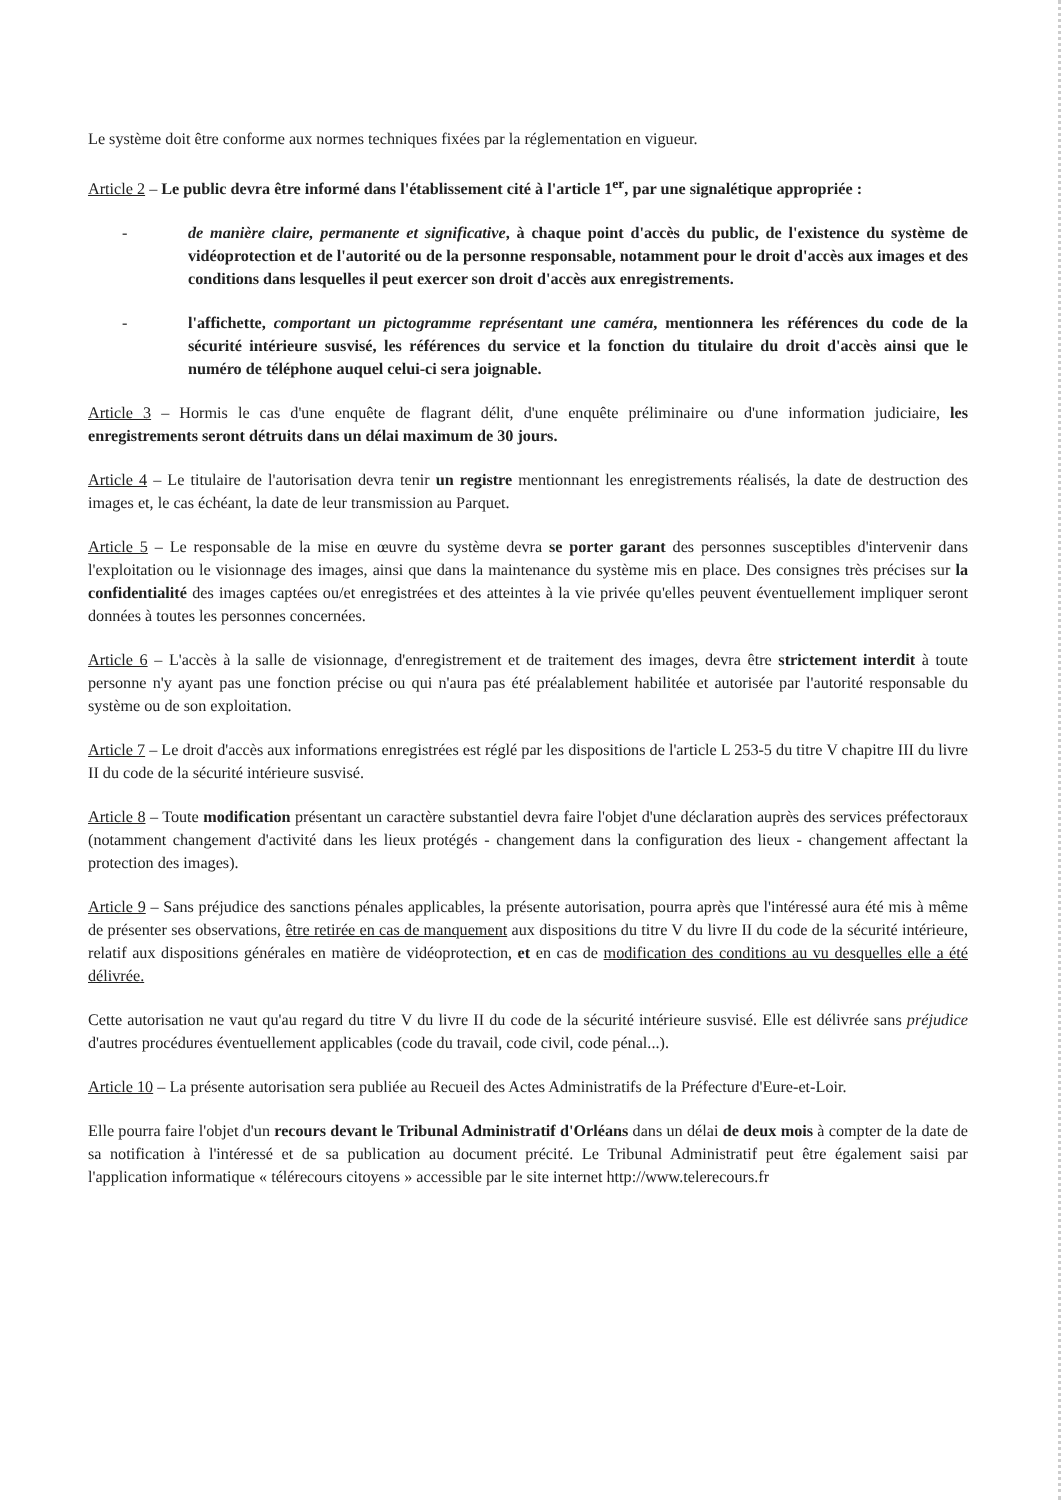Le système doit être conforme aux normes techniques fixées par la réglementation en vigueur.
Article 2 – Le public devra être informé dans l'établissement cité à l'article 1<sup>er</sup>, par une signalétique appropriée :
- de manière claire, permanente et significative, à chaque point d'accès du public, de l'existence du système de vidéoprotection et de l'autorité ou de la personne responsable, notamment pour le droit d'accès aux images et des conditions dans lesquelles il peut exercer son droit d'accès aux enregistrements.
- l'affichette, comportant un pictogramme représentant une caméra, mentionnera les références du code de la sécurité intérieure susvisé, les références du service et la fonction du titulaire du droit d'accès ainsi que le numéro de téléphone auquel celui-ci sera joignable.
Article 3 – Hormis le cas d'une enquête de flagrant délit, d'une enquête préliminaire ou d'une information judiciaire, les enregistrements seront détruits dans un délai maximum de 30 jours.
Article 4 – Le titulaire de l'autorisation devra tenir un registre mentionnant les enregistrements réalisés, la date de destruction des images et, le cas échéant, la date de leur transmission au Parquet.
Article 5 – Le responsable de la mise en œuvre du système devra se porter garant des personnes susceptibles d'intervenir dans l'exploitation ou le visionnage des images, ainsi que dans la maintenance du système mis en place. Des consignes très précises sur la confidentialité des images captées ou/et enregistrées et des atteintes à la vie privée qu'elles peuvent éventuellement impliquer seront données à toutes les personnes concernées.
Article 6 – L'accès à la salle de visionnage, d'enregistrement et de traitement des images, devra être strictement interdit à toute personne n'y ayant pas une fonction précise ou qui n'aura pas été préalablement habilitée et autorisée par l'autorité responsable du système ou de son exploitation.
Article 7 – Le droit d'accès aux informations enregistrées est réglé par les dispositions de l'article L 253-5 du titre V chapitre III du livre II du code de la sécurité intérieure susvisé.
Article 8 – Toute modification présentant un caractère substantiel devra faire l'objet d'une déclaration auprès des services préfectoraux (notamment changement d'activité dans les lieux protégés - changement dans la configuration des lieux - changement affectant la protection des images).
Article 9 – Sans préjudice des sanctions pénales applicables, la présente autorisation, pourra après que l'intéressé aura été mis à même de présenter ses observations, être retirée en cas de manquement aux dispositions du titre V du livre II du code de la sécurité intérieure, relatif aux dispositions générales en matière de vidéoprotection, et en cas de modification des conditions au vu desquelles elle a été délivrée.
Cette autorisation ne vaut qu'au regard du titre V du livre II du code de la sécurité intérieure susvisé. Elle est délivrée sans préjudice d'autres procédures éventuellement applicables (code du travail, code civil, code pénal...).
Article 10 – La présente autorisation sera publiée au Recueil des Actes Administratifs de la Préfecture d'Eure-et-Loir.
Elle pourra faire l'objet d'un recours devant le Tribunal Administratif d'Orléans dans un délai de deux mois à compter de la date de sa notification à l'intéressé et de sa publication au document précité. Le Tribunal Administratif peut être également saisi par l'application informatique « télérecours citoyens » accessible par le site internet http://www.telerecours.fr